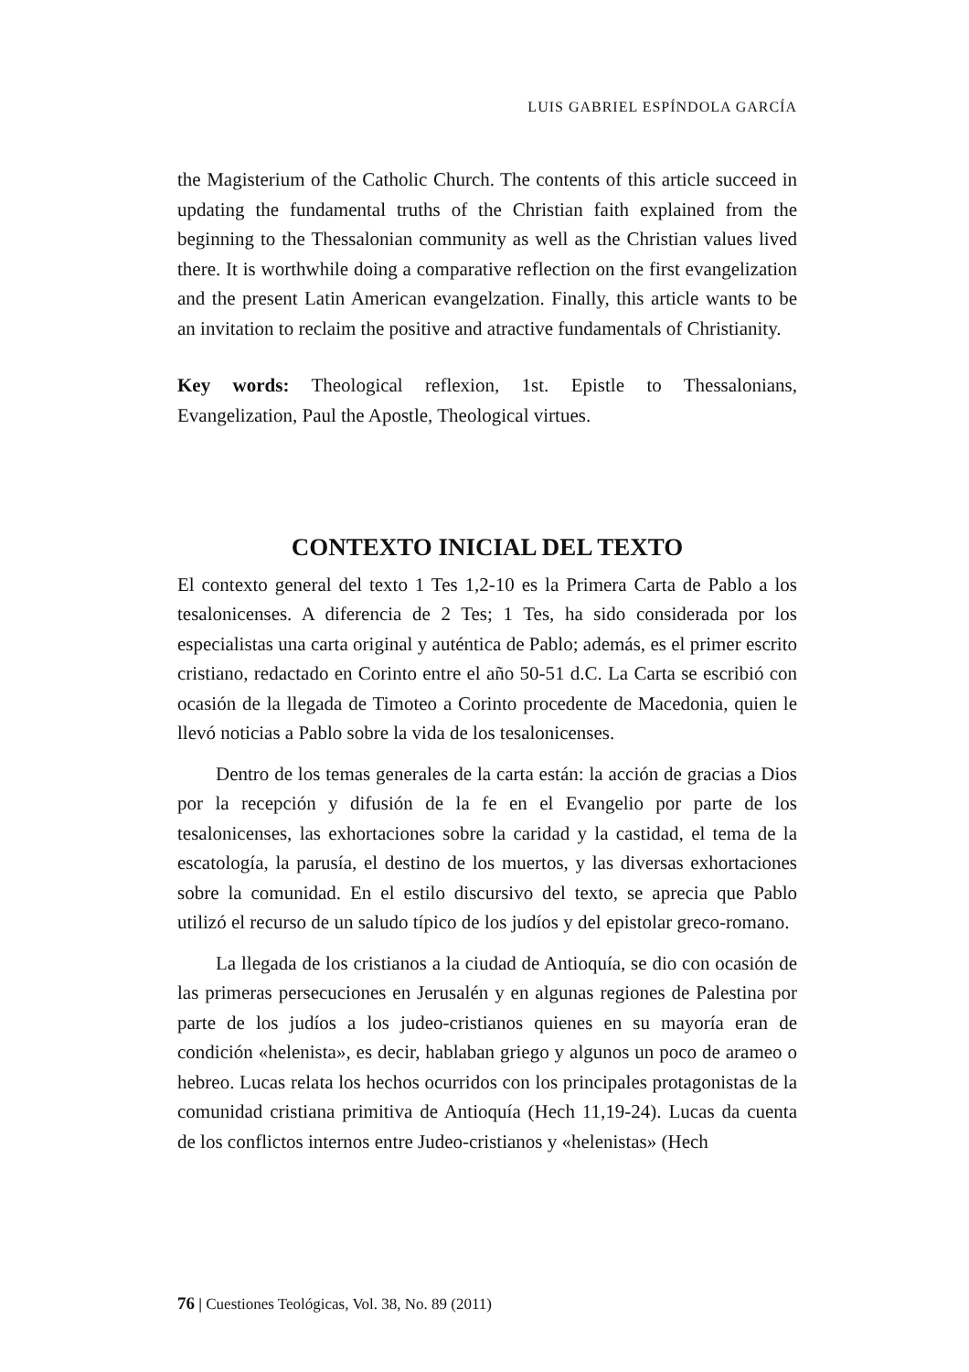LUIS GABRIEL ESPÍNDOLA GARCÍA
the Magisterium of the Catholic Church. The contents of this article succeed in updating the fundamental truths of the Christian faith explained from the beginning to the Thessalonian community as well as the Christian values lived there. It is worthwhile doing a comparative reflection on the first evangelization and the present Latin American evangelzation. Finally, this article wants to be an invitation to reclaim the positive and atractive fundamentals of Christianity.
Key words: Theological reflexion, 1st. Epistle to Thessalonians, Evangelization, Paul the Apostle, Theological virtues.
CONTEXTO INICIAL DEL TEXTO
El contexto general del texto 1 Tes 1,2-10 es la Primera Carta de Pablo a los tesalonicenses. A diferencia de 2 Tes; 1 Tes, ha sido considerada por los especialistas una carta original y auténtica de Pablo; además, es el primer escrito cristiano, redactado en Corinto entre el año 50-51 d.C. La Carta se escribió con ocasión de la llegada de Timoteo a Corinto procedente de Macedonia, quien le llevó noticias a Pablo sobre la vida de los tesalonicenses.
Dentro de los temas generales de la carta están: la acción de gracias a Dios por la recepción y difusión de la fe en el Evangelio por parte de los tesalonicenses, las exhortaciones sobre la caridad y la castidad, el tema de la escatología, la parusía, el destino de los muertos, y las diversas exhortaciones sobre la comunidad. En el estilo discursivo del texto, se aprecia que Pablo utilizó el recurso de un saludo típico de los judíos y del epistolar greco-romano.
La llegada de los cristianos a la ciudad de Antioquía, se dio con ocasión de las primeras persecuciones en Jerusalén y en algunas regiones de Palestina por parte de los judíos a los judeo-cristianos quienes en su mayoría eran de condición «helenista», es decir, hablaban griego y algunos un poco de arameo o hebreo. Lucas relata los hechos ocurridos con los principales protagonistas de la comunidad cristiana primitiva de Antioquía (Hech 11,19-24). Lucas da cuenta de los conflictos internos entre Judeo-cristianos y «helenistas» (Hech
76 | Cuestiones Teológicas, Vol. 38, No. 89 (2011)